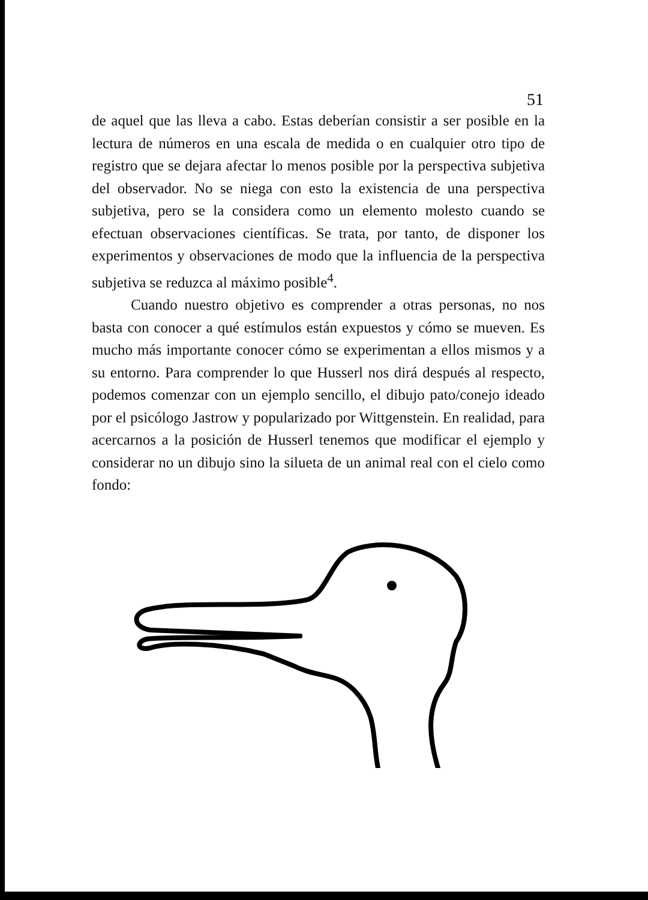51
de aquel que las lleva a cabo. Estas deberían consistir a ser posible en la lectura de números en una escala de medida o en cualquier otro tipo de registro que se dejara afectar lo menos posible por la perspectiva subjetiva del observador. No se niega con esto la existencia de una perspectiva subjetiva, pero se la considera como un elemento molesto cuando se efectuan observaciones científicas. Se trata, por tanto, de disponer los experimentos y observaciones de modo que la influencia de la perspectiva subjetiva se reduzca al máximo posible<sup>4</sup>.
Cuando nuestro objetivo es comprender a otras personas, no nos basta con conocer a qué estímulos están expuestos y cómo se mueven. Es mucho más importante conocer cómo se experimentan a ellos mismos y a su entorno. Para comprender lo que Husserl nos dirá después al respecto, podemos comenzar con un ejemplo sencillo, el dibujo pato/conejo ideado por el psicólogo Jastrow y popularizado por Wittgenstein. En realidad, para acercarnos a la posición de Husserl tenemos que modificar el ejemplo y considerar no un dibujo sino la silueta de un animal real con el cielo como fondo: